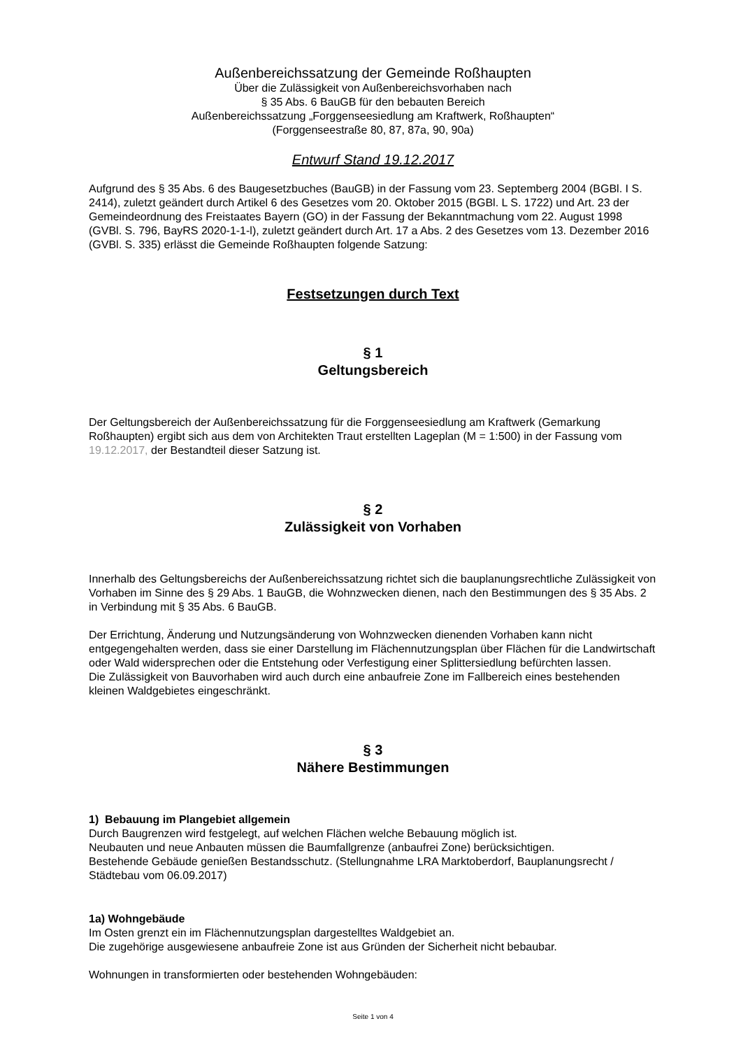Außenbereichssatzung der Gemeinde Roßhaupten
Über die Zulässigkeit von Außenbereichsvorhaben nach
§ 35 Abs. 6 BauGB für den bebauten Bereich
Außenbereichssatzung „Forggenseesiedlung am Kraftwerk, Roßhaupten“
(Forggenseestraße 80, 87, 87a, 90, 90a)
Entwurf Stand 19.12.2017
Aufgrund des § 35 Abs. 6 des Baugesetzbuches (BauGB) in der Fassung vom 23. Septemberg 2004 (BGBl. I S. 2414), zuletzt geändert durch Artikel 6 des Gesetzes vom 20. Oktober 2015 (BGBl. L S. 1722) und Art. 23 der Gemeindeordnung des Freistaates Bayern (GO) in der Fassung der Bekanntmachung vom 22. August 1998 (GVBl. S. 796, BayRS 2020-1-1-l), zuletzt geändert durch Art. 17 a Abs. 2 des Gesetzes vom 13. Dezember 2016 (GVBl. S. 335) erlässt die Gemeinde Roßhaupten folgende Satzung:
Festsetzungen durch Text
§ 1
Geltungsbereich
Der Geltungsbereich der Außenbereichssatzung für die Forggenseesiedlung am Kraftwerk (Gemarkung Roßhaupten) ergibt sich aus dem von Architekten Traut erstellten Lageplan (M = 1:500) in der Fassung vom 19.12.2017, der Bestandteil dieser Satzung ist.
§ 2
Zulässigkeit von Vorhaben
Innerhalb des Geltungsbereichs der Außenbereichssatzung richtet sich die bauplanungsrechtliche Zulässigkeit von Vorhaben im Sinne des § 29 Abs. 1 BauGB, die Wohnzwecken dienen, nach den Bestimmungen des § 35 Abs. 2 in Verbindung mit § 35 Abs. 6 BauGB.
Der Errichtung, Änderung und Nutzungsänderung von Wohnzwecken dienenden Vorhaben kann nicht entgegengehalten werden, dass sie einer Darstellung im Flächennutzungsplan über Flächen für die Landwirtschaft oder Wald widersprechen oder die Entstehung oder Verfestigung einer Splittersiedlung befürchten lassen.
Die Zulässigkeit von Bauvorhaben wird auch durch eine anbaufreie Zone im Fallbereich eines bestehenden kleinen Waldgebietes eingeschränkt.
§ 3
Nähere Bestimmungen
1) Bebauung im Plangebiet allgemein
Durch Baugrenzen wird festgelegt, auf welchen Flächen welche Bebauung möglich ist.
Neubauten und neue Anbauten müssen die Baumfallgrenze (anbaufrei Zone) berücksichtigen.
Bestehende Gebäude genießen Bestandsschutz. (Stellungnahme LRA Marktoberdorf, Bauplanungsrecht / Städtebau vom 06.09.2017)
1a) Wohngebäude
Im Osten grenzt ein im Flächennutzungsplan dargestelltes Waldgebiet an.
Die zugehörige ausgewiesene anbaufreie Zone ist aus Gründen der Sicherheit nicht bebaubar.
Wohnungen in transformierten oder bestehenden Wohngebäuden:
Seite 1 von 4